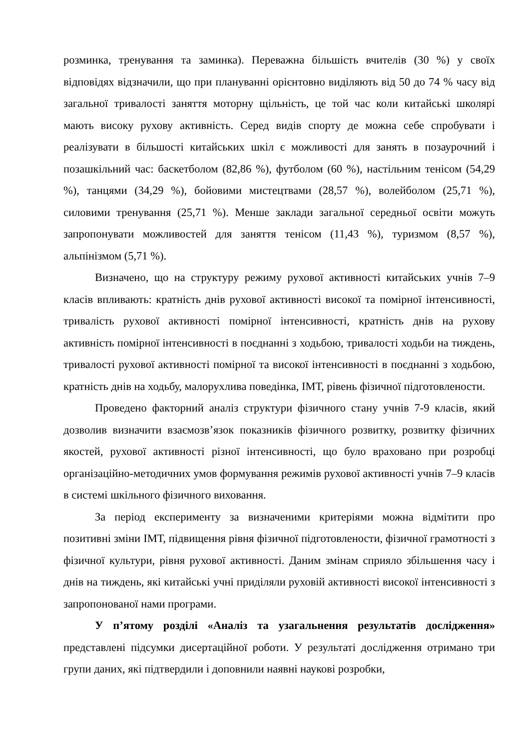розминка, тренування та заминка). Переважна більшість вчителів (30 %) у своїх відповідях відзначили, що при плануванні орієнтовно виділяють від 50 до 74 % часу від загальної тривалості заняття моторну щільність, це той час коли китайські школярі мають високу рухову активність. Серед видів спорту де можна себе спробувати і реалізувати в більшості китайських шкіл є можливості для занять в позаурочний і позашкільний час: баскетболом (82,86 %), футболом (60 %), настільним тенісом (54,29 %), танцями (34,29 %), бойовими мистецтвами (28,57 %), волейболом (25,71 %), силовими тренування (25,71 %). Менше заклади загальної середньої освіти можуть запропонувати можливостей для заняття тенісом (11,43 %), туризмом (8,57 %), альпінізмом (5,71 %).
Визначено, що на структуру режиму рухової активності китайських учнів 7–9 класів впливають: кратність днів рухової активності високої та помірної інтенсивності, тривалість рухової активності помірної інтенсивності, кратність днів на рухову активність помірної інтенсивності в поєднанні з ходьбою, тривалості ходьби на тиждень, тривалості рухової активності помірної та високої інтенсивності в поєднанні з ходьбою, кратність днів на ходьбу, малорухлива поведінка, ІМТ, рівень фізичної підготовлености.
Проведено факторний аналіз структури фізичного стану учнів 7-9 класів, який дозволив визначити взаємозв’язок показників фізичного розвитку, розвитку фізичних якостей, рухової активності різної інтенсивності, що було враховано при розробці організаційно-методичних умов формування режимів рухової активності учнів 7–9 класів в системі шкільного фізичного виховання.
За період експерименту за визначеними критеріями можна відмітити про позитивні зміни ІМТ, підвищення рівня фізичної підготовлености, фізичної грамотності з фізичної культури, рівня рухової активності. Даним змінам сприяло збільшення часу і днів на тиждень, які китайські учні приділяли руховій активності високої інтенсивності з запропонованої нами програми.
У п’ятому розділі «Аналіз та узагальнення результатів дослідження» представлені підсумки дисертаційної роботи. У результаті дослідження отримано три групи даних, які підтвердили і доповнили наявні наукові розробки,